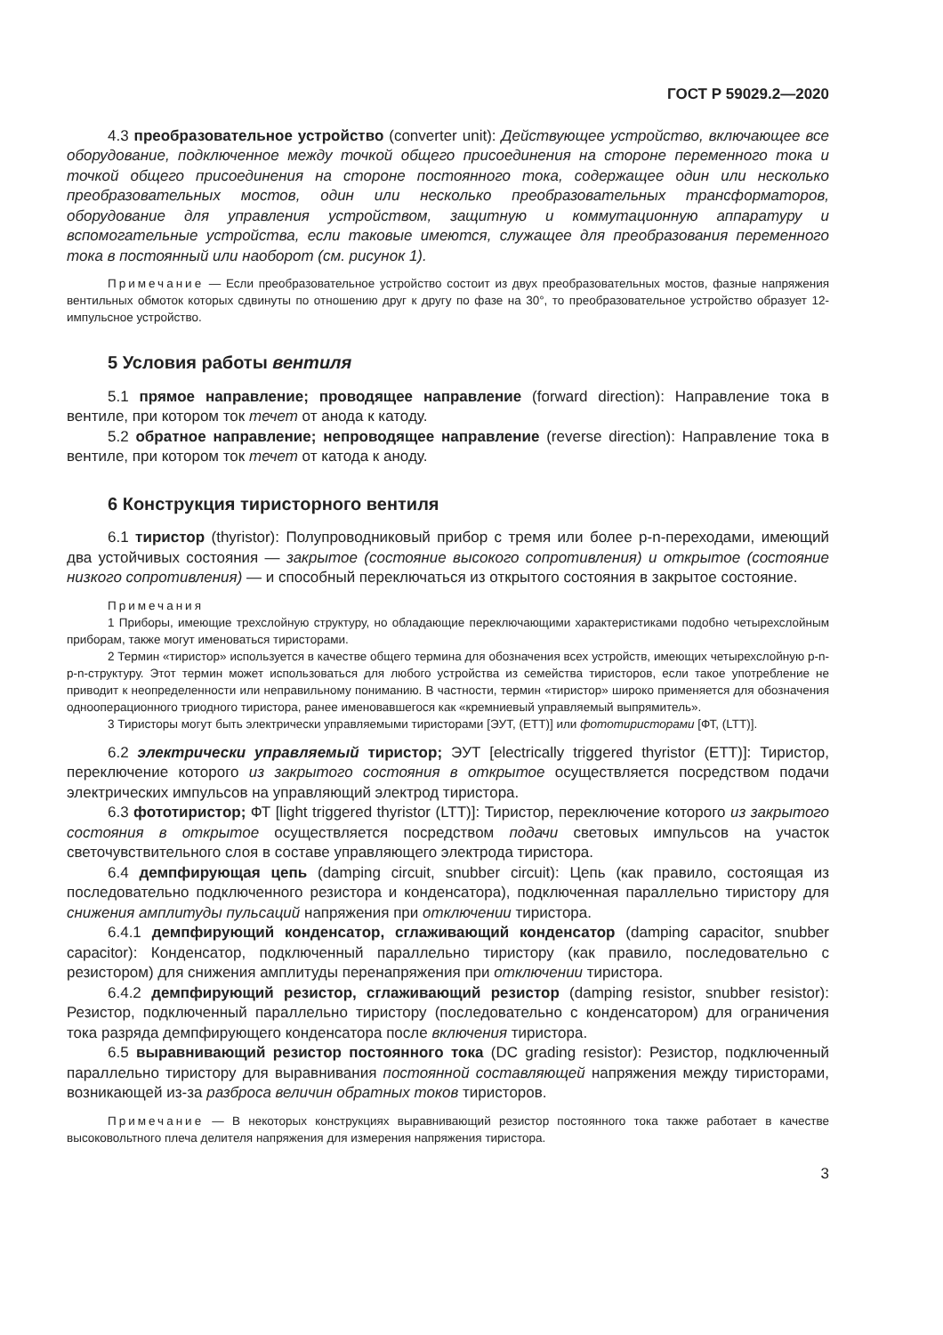ГОСТ Р 59029.2—2020
4.3 преобразовательное устройство (converter unit): Действующее устройство, включающее все оборудование, подключенное между точкой общего присоединения на стороне переменного тока и точкой общего присоединения на стороне постоянного тока, содержащее один или несколько преобразовательных мостов, один или несколько преобразовательных трансформаторов, оборудование для управления устройством, защитную и коммутационную аппаратуру и вспомогательные устройства, если таковые имеются, служащее для преобразования переменного тока в постоянный или наоборот (см. рисунок 1).
Примечание — Если преобразовательное устройство состоит из двух преобразовательных мостов, фазные напряжения вентильных обмоток которых сдвинуты по отношению друг к другу по фазе на 30°, то преобразовательное устройство образует 12-импульсное устройство.
5 Условия работы вентиля
5.1 прямое направление; проводящее направление (forward direction): Направление тока в вентиле, при котором ток течет от анода к катоду.
5.2 обратное направление; непроводящее направление (reverse direction): Направление тока в вентиле, при котором ток течет от катода к аноду.
6 Конструкция тиристорного вентиля
6.1 тиристор (thyristor): Полупроводниковый прибор с тремя или более p-n-переходами, имеющий два устойчивых состояния — закрытое (состояние высокого сопротивления) и открытое (состояние низкого сопротивления) — и способный переключаться из открытого состояния в закрытое состояние.
Примечания
1 Приборы, имеющие трехслойную структуру, но обладающие переключающими характеристиками подобно четырехслойным приборам, также могут именоваться тиристорами.
2 Термин «тиристор» используется в качестве общего термина для обозначения всех устройств, имеющих четырехслойную p-n-p-n-структуру. Этот термин может использоваться для любого устройства из семейства тиристоров, если такое употребление не приводит к неопределенности или неправильному пониманию. В частности, термин «тиристор» широко применяется для обозначения однооперационного триодного тиристора, ранее именовавшегося как «кремниевый управляемый выпрямитель».
3 Тиристоры могут быть электрически управляемыми тиристорами [ЭУТ, (ETT)] или фототиристорами [ФТ, (LTT)].
6.2 электрически управляемый тиристор; ЭУТ [electrically triggered thyristor (ETT)]: Тиристор, переключение которого из закрытого состояния в открытое осуществляется посредством подачи электрических импульсов на управляющий электрод тиристора.
6.3 фототиристор; ФТ [light triggered thyristor (LTT)]: Тиристор, переключение которого из закрытого состояния в открытое осуществляется посредством подачи световых импульсов на участок светочувствительного слоя в составе управляющего электрода тиристора.
6.4 демпфирующая цепь (damping circuit, snubber circuit): Цепь (как правило, состоящая из последовательно подключенного резистора и конденсатора), подключенная параллельно тиристору для снижения амплитуды пульсаций напряжения при отключении тиристора.
6.4.1 демпфирующий конденсатор, сглаживающий конденсатор (damping capacitor, snubber capacitor): Конденсатор, подключенный параллельно тиристору (как правило, последовательно с резистором) для снижения амплитуды перенапряжения при отключении тиристора.
6.4.2 демпфирующий резистор, сглаживающий резистор (damping resistor, snubber resistor): Резистор, подключенный параллельно тиристору (последовательно с конденсатором) для ограничения тока разряда демпфирующего конденсатора после включения тиристора.
6.5 выравнивающий резистор постоянного тока (DC grading resistor): Резистор, подключенный параллельно тиристору для выравнивания постоянной составляющей напряжения между тиристорами, возникающей из-за разброса величин обратных токов тиристоров.
Примечание — В некоторых конструкциях выравнивающий резистор постоянного тока также работает в качестве высоковольтного плеча делителя напряжения для измерения напряжения тиристора.
3